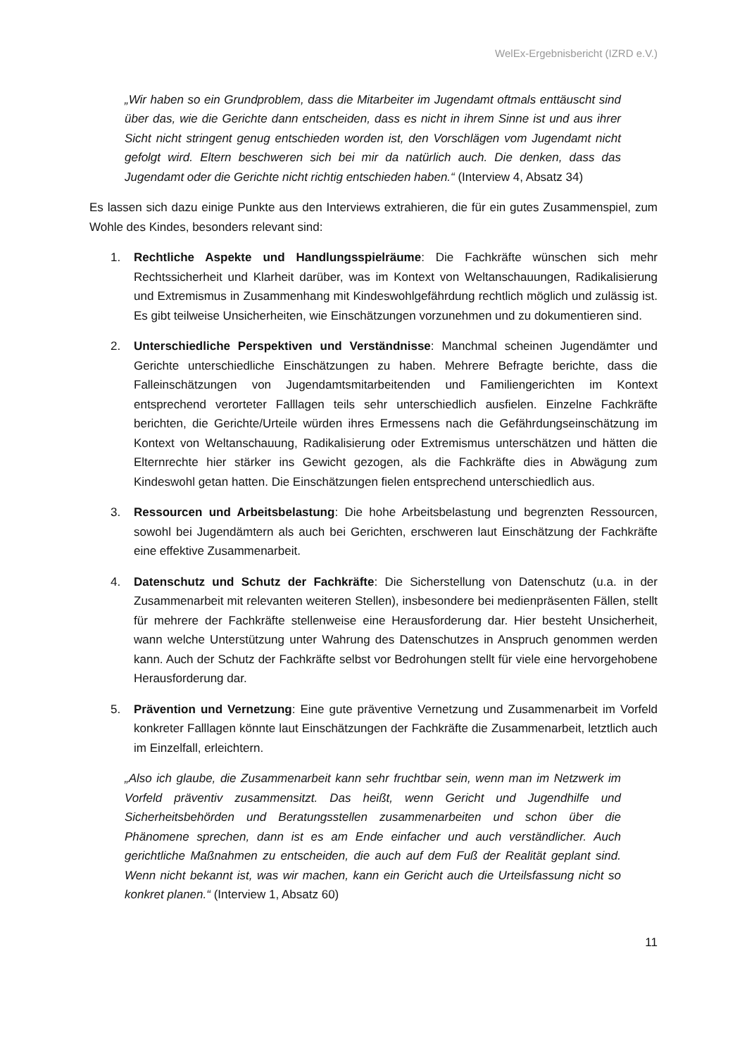WelEx-Ergebnisbericht (IZRD e.V.)
„Wir haben so ein Grundproblem, dass die Mitarbeiter im Jugendamt oftmals enttäuscht sind über das, wie die Gerichte dann entscheiden, dass es nicht in ihrem Sinne ist und aus ihrer Sicht nicht stringent genug entschieden worden ist, den Vorschlägen vom Jugendamt nicht gefolgt wird. Eltern beschweren sich bei mir da natürlich auch. Die denken, dass das Jugendamt oder die Gerichte nicht richtig entschieden haben.“ (Interview 4, Absatz 34)
Es lassen sich dazu einige Punkte aus den Interviews extrahieren, die für ein gutes Zusammenspiel, zum Wohle des Kindes, besonders relevant sind:
1. Rechtliche Aspekte und Handlungsspielräume: Die Fachkräfte wünschen sich mehr Rechtssicherheit und Klarheit darüber, was im Kontext von Weltanschauungen, Radikalisierung und Extremismus in Zusammenhang mit Kindeswohlgefährdung rechtlich möglich und zulässig ist. Es gibt teilweise Unsicherheiten, wie Einschätzungen vorzunehmen und zu dokumentieren sind.
2. Unterschiedliche Perspektiven und Verständnisse: Manchmal scheinen Jugendämter und Gerichte unterschiedliche Einschätzungen zu haben. Mehrere Befragte berichte, dass die Falleinschätzungen von Jugendamtsmitarbeitenden und Familiengerichten im Kontext entsprechend verorteter Falllagen teils sehr unterschiedlich ausfielen. Einzelne Fachkräfte berichten, die Gerichte/Urteile würden ihres Ermessens nach die Gefährdungseinschätzung im Kontext von Weltanschauung, Radikalisierung oder Extremismus unterschätzen und hätten die Elternrechte hier stärker ins Gewicht gezogen, als die Fachkräfte dies in Abwägung zum Kindeswohl getan hatten. Die Einschätzungen fielen entsprechend unterschiedlich aus.
3. Ressourcen und Arbeitsbelastung: Die hohe Arbeitsbelastung und begrenzten Ressourcen, sowohl bei Jugendämtern als auch bei Gerichten, erschweren laut Einschätzung der Fachkräfte eine effektive Zusammenarbeit.
4. Datenschutz und Schutz der Fachkräfte: Die Sicherstellung von Datenschutz (u.a. in der Zusammenarbeit mit relevanten weiteren Stellen), insbesondere bei medienpräsenten Fällen, stellt für mehrere der Fachkräfte stellenweise eine Herausforderung dar. Hier besteht Unsicherheit, wann welche Unterstützung unter Wahrung des Datenschutzes in Anspruch genommen werden kann. Auch der Schutz der Fachkräfte selbst vor Bedrohungen stellt für viele eine hervorgehobene Herausforderung dar.
5. Prävention und Vernetzung: Eine gute präventive Vernetzung und Zusammenarbeit im Vorfeld konkreter Falllagen könnte laut Einschätzungen der Fachkräfte die Zusammenarbeit, letztlich auch im Einzelfall, erleichtern.
„Also ich glaube, die Zusammenarbeit kann sehr fruchtbar sein, wenn man im Netzwerk im Vorfeld präventiv zusammensitzt. Das heißt, wenn Gericht und Jugendhilfe und Sicherheitsbehörden und Beratungsstellen zusammenarbeiten und schon über die Phänomene sprechen, dann ist es am Ende einfacher und auch verständlicher. Auch gerichtliche Maßnahmen zu entscheiden, die auch auf dem Fuß der Realität geplant sind. Wenn nicht bekannt ist, was wir machen, kann ein Gericht auch die Urteilsfassung nicht so konkret planen.“ (Interview 1, Absatz 60)
11